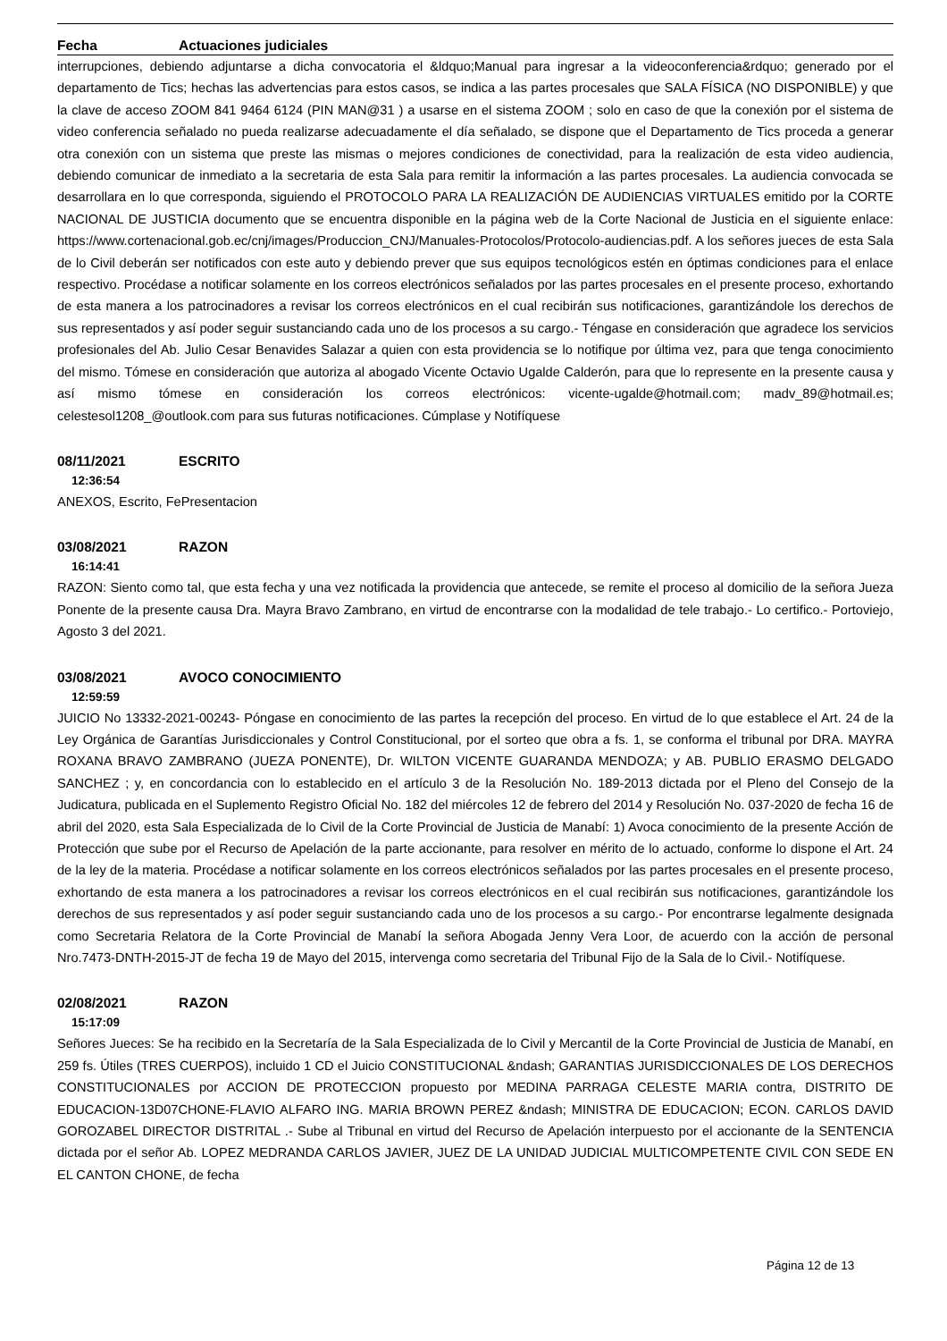Fecha Actuaciones judiciales
interrupciones, debiendo adjuntarse a dicha convocatoria el &ldquo;Manual para ingresar a la videoconferencia&rdquo; generado por el departamento de Tics; hechas las advertencias para estos casos, se indica a las partes procesales que SALA FÍSICA (NO DISPONIBLE) y que la clave de acceso ZOOM 841 9464 6124 (PIN MAN@31 ) a usarse en el sistema ZOOM ; solo en caso de que la conexión por el sistema de video conferencia señalado no pueda realizarse adecuadamente el día señalado, se dispone que el Departamento de Tics proceda a generar otra conexión con un sistema que preste las mismas o mejores condiciones de conectividad, para la realización de esta video audiencia, debiendo comunicar de inmediato a la secretaria de esta Sala para remitir la información a las partes procesales. La audiencia convocada se desarrollara en lo que corresponda, siguiendo el PROTOCOLO PARA LA REALIZACIÓN DE AUDIENCIAS VIRTUALES emitido por la CORTE NACIONAL DE JUSTICIA documento que se encuentra disponible en la página web de la Corte Nacional de Justicia en el siguiente enlace: https://www.cortenacional.gob.ec/cnj/images/Produccion_CNJ/Manuales-Protocolos/Protocolo-audiencias.pdf. A los señores jueces de esta Sala de lo Civil deberán ser notificados con este auto y debiendo prever que sus equipos tecnológicos estén en óptimas condiciones para el enlace respectivo. Procédase a notificar solamente en los correos electrónicos señalados por las partes procesales en el presente proceso, exhortando de esta manera a los patrocinadores a revisar los correos electrónicos en el cual recibirán sus notificaciones, garantizándole los derechos de sus representados y así poder seguir sustanciando cada uno de los procesos a su cargo.- Téngase en consideración que agradece los servicios profesionales del Ab. Julio Cesar Benavides Salazar a quien con esta providencia se lo notifique por última vez, para que tenga conocimiento del mismo. Tómese en consideración que autoriza al abogado Vicente Octavio Ugalde Calderón, para que lo represente en la presente causa y así mismo tómese en consideración los correos electrónicos: vicente-ugalde@hotmail.com; madv_89@hotmail.es; celestesol1208_@outlook.com para sus futuras notificaciones. Cúmplase y Notifíquese
08/11/2021 ESCRITO
12:36:54
ANEXOS, Escrito, FePresentacion
03/08/2021 RAZON
16:14:41
RAZON: Siento como tal, que esta fecha y una vez notificada la providencia que antecede, se remite el proceso al domicilio de la señora Jueza Ponente de la presente causa Dra. Mayra Bravo Zambrano, en virtud de encontrarse con la modalidad de tele trabajo.- Lo certifico.- Portoviejo, Agosto 3 del 2021.
03/08/2021 AVOCO CONOCIMIENTO
12:59:59
JUICIO No 13332-2021-00243- Póngase en conocimiento de las partes la recepción del proceso. En virtud de lo que establece el Art. 24 de la Ley Orgánica de Garantías Jurisdiccionales y Control Constitucional, por el sorteo que obra a fs. 1, se conforma el tribunal por DRA. MAYRA ROXANA BRAVO ZAMBRANO (JUEZA PONENTE), Dr. WILTON VICENTE GUARANDA MENDOZA; y AB. PUBLIO ERASMO DELGADO SANCHEZ ; y, en concordancia con lo establecido en el artículo 3 de la Resolución No. 189-2013 dictada por el Pleno del Consejo de la Judicatura, publicada en el Suplemento Registro Oficial No. 182 del miércoles 12 de febrero del 2014 y Resolución No. 037-2020 de fecha 16 de abril del 2020, esta Sala Especializada de lo Civil de la Corte Provincial de Justicia de Manabí: 1) Avoca conocimiento de la presente Acción de Protección que sube por el Recurso de Apelación de la parte accionante, para resolver en mérito de lo actuado, conforme lo dispone el Art. 24 de la ley de la materia. Procédase a notificar solamente en los correos electrónicos señalados por las partes procesales en el presente proceso, exhortando de esta manera a los patrocinadores a revisar los correos electrónicos en el cual recibirán sus notificaciones, garantizándole los derechos de sus representados y así poder seguir sustanciando cada uno de los procesos a su cargo.- Por encontrarse legalmente designada como Secretaria Relatora de la Corte Provincial de Manabí la señora Abogada Jenny Vera Loor, de acuerdo con la acción de personal Nro.7473-DNTH-2015-JT de fecha 19 de Mayo del 2015, intervenga como secretaria del Tribunal Fijo de la Sala de lo Civil.- Notifíquese.
02/08/2021 RAZON
15:17:09
Señores Jueces: Se ha recibido en la Secretaría de la Sala Especializada de lo Civil y Mercantil de la Corte Provincial de Justicia de Manabí, en 259 fs. Útiles (TRES CUERPOS), incluido 1 CD el Juicio CONSTITUCIONAL &ndash; GARANTIAS JURISDICCIONALES DE LOS DERECHOS CONSTITUCIONALES por ACCION DE PROTECCION propuesto por MEDINA PARRAGA CELESTE MARIA contra, DISTRITO DE EDUCACION-13D07CHONE-FLAVIO ALFARO ING. MARIA BROWN PEREZ &ndash; MINISTRA DE EDUCACION; ECON. CARLOS DAVID GOROZABEL DIRECTOR DISTRITAL .- Sube al Tribunal en virtud del Recurso de Apelación interpuesto por el accionante de la SENTENCIA dictada por el señor Ab. LOPEZ MEDRANDA CARLOS JAVIER, JUEZ DE LA UNIDAD JUDICIAL MULTICOMPETENTE CIVIL CON SEDE EN EL CANTON CHONE, de fecha
Página 12 de 13